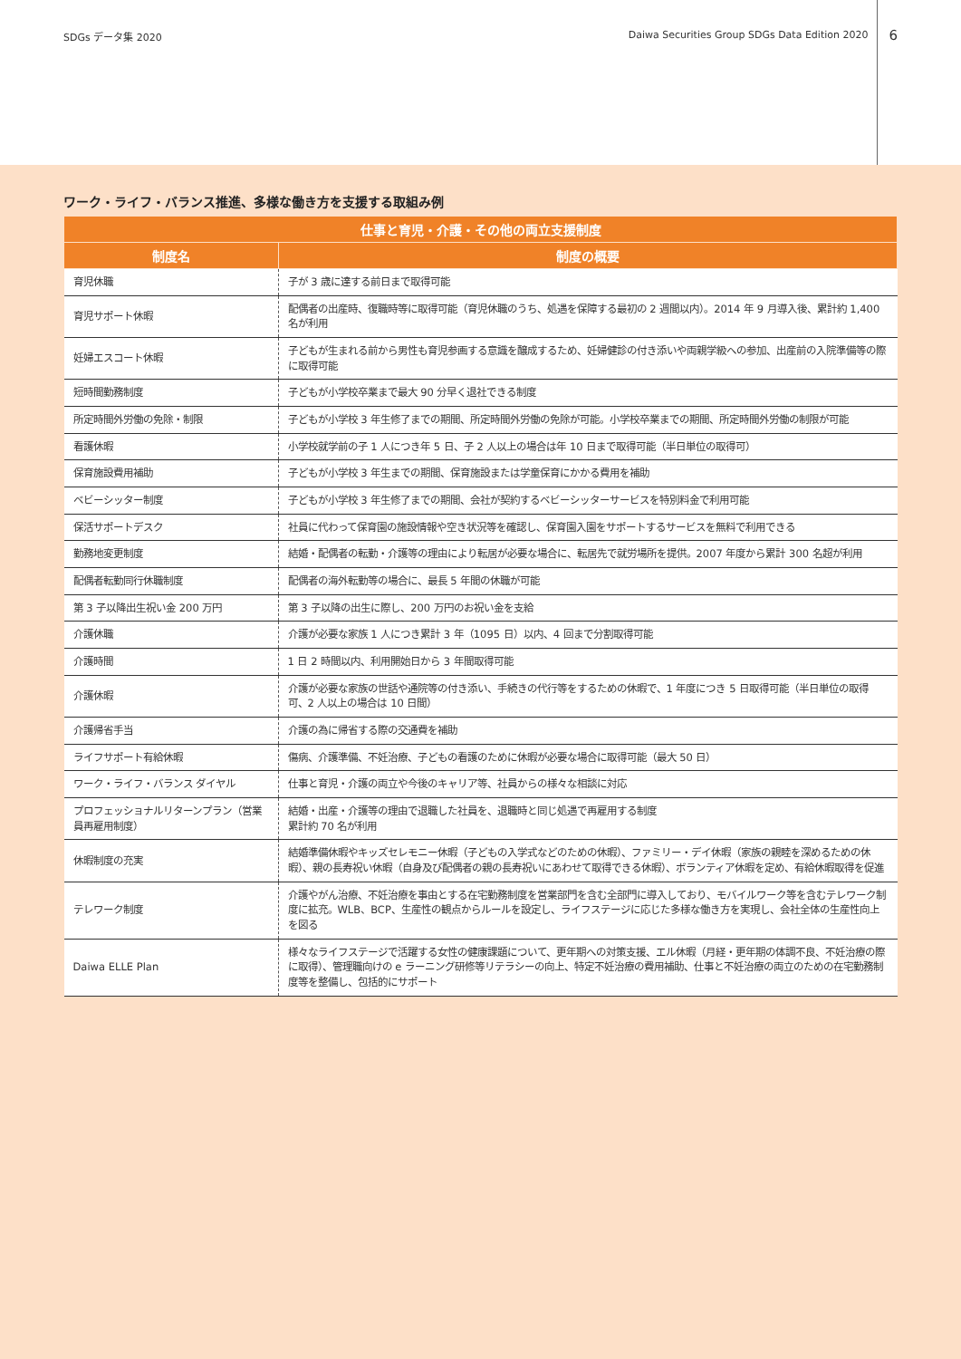SDGs データ集 2020 Daiwa Securities Group SDGs Data Edition 2020 6
ワーク・ライフ・バランス推進、多様な働き方を支援する取組み例
| 仕事と育児・介護・その他の両立支援制度 | |
| --- | --- |
| 制度名 | 制度の概要 |
| 育児休職 | 子が 3 歳に達する前日まで取得可能 |
| 育児サポート休暇 | 配偶者の出産時、復職時等に取得可能（育児休職のうち、処遇を保障する最初の 2 週間以内）。2014 年 9 月導入後、累計約 1,400 名が利用 |
| 妊婦エスコート休暇 | 子どもが生まれる前から男性も育児参画する意識を醸成するため、妊婦健診の付き添いや両親学級への参加、出産前の入院準備等の際に取得可能 |
| 短時間勤務制度 | 子どもが小学校卒業まで最大 90 分早く退社できる制度 |
| 所定時間外労働の免除・制限 | 子どもが小学校 3 年生修了までの期間、所定時間外労働の免除が可能。小学校卒業までの期間、所定時間外労働の制限が可能 |
| 看護休暇 | 小学校就学前の子 1 人につき年 5 日、子 2 人以上の場合は年 10 日まで取得可能（半日単位の取得可） |
| 保育施設費用補助 | 子どもが小学校 3 年生までの期間、保育施設または学童保育にかかる費用を補助 |
| ベビーシッター制度 | 子どもが小学校 3 年生修了までの期間、会社が契約するベビーシッターサービスを特別料金で利用可能 |
| 保活サポートデスク | 社員に代わって保育園の施設情報や空き状況等を確認し、保育園入園をサポートするサービスを無料で利用できる |
| 勤務地変更制度 | 結婚・配偶者の転勤・介護等の理由により転居が必要な場合に、転居先で就労場所を提供。2007 年度から累計 300 名超が利用 |
| 配偶者転勤同行休職制度 | 配偶者の海外転勤等の場合に、最長 5 年間の休職が可能 |
| 第 3 子以降出生祝い金 200 万円 | 第 3 子以降の出生に際し、200 万円のお祝い金を支給 |
| 介護休職 | 介護が必要な家族 1 人につき累計 3 年（1095 日）以内、4 回まで分割取得可能 |
| 介護時間 | 1 日 2 時間以内、利用開始日から 3 年間取得可能 |
| 介護休暇 | 介護が必要な家族の世話や通院等の付き添い、手続きの代行等をするための休暇で、1 年度につき 5 日取得可能（半日単位の取得可、2 人以上の場合は 10 日間） |
| 介護帰省手当 | 介護の為に帰省する際の交通費を補助 |
| ライフサポート有給休暇 | 傷病、介護準備、不妊治療、子どもの看護のために休暇が必要な場合に取得可能（最大 50 日） |
| ワーク・ライフ・バランス ダイヤル | 仕事と育児・介護の両立や今後のキャリア等、社員からの様々な相談に対応 |
| プロフェッショナルリターンプラン（営業員再雇用制度） | 結婚・出産・介護等の理由で退職した社員を、退職時と同じ処遇で再雇用する制度 累計約 70 名が利用 |
| 休暇制度の充実 | 結婚準備休暇やキッズセレモニー休暇（子どもの入学式などのための休暇）、ファミリー・デイ休暇（家族の親睦を深めるための休暇）、親の長寿祝い休暇（自身及び配偶者の親の長寿祝いにあわせて取得できる休暇）、ボランティア休暇を定め、有給休暇取得を促進 |
| テレワーク制度 | 介護やがん治療、不妊治療を事由とする在宅勤務制度を営業部門を含む全部門に導入しており、モバイルワーク等を含むテレワーク制度に拡充。WLB、BCP、生産性の観点からルールを設定し、ライフステージに応じた多様な働き方を実現し、会社全体の生産性向上を図る |
| Daiwa ELLE Plan | 様々なライフステージで活躍する女性の健康課題について、更年期への対策支援、エル休暇（月経・更年期の体調不良、不妊治療の際に取得）、管理職向けの e ラーニング研修等リテラシーの向上、特定不妊治療の費用補助、仕事と不妊治療の両立のための在宅勤務制度等を整備し、包括的にサポート |